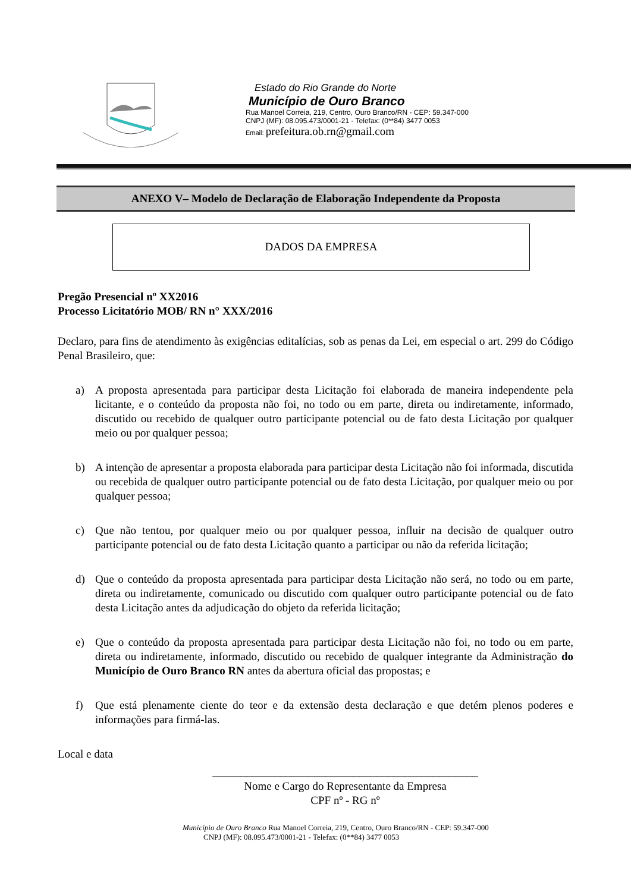Estado do Rio Grande do Norte
Município de Ouro Branco
Rua Manoel Correia, 219, Centro, Ouro Branco/RN - CEP: 59.347-000
CNPJ (MF): 08.095.473/0001-21 - Telefax: (0**84) 3477 0053
Email: prefeitura.ob.rn@gmail.com
ANEXO V– Modelo de Declaração de Elaboração Independente da Proposta
DADOS DA EMPRESA
Pregão Presencial nº XX2016
Processo Licitatório MOB/ RN n° XXX/2016
Declaro, para fins de atendimento às exigências editalícias, sob as penas da Lei, em especial o art. 299 do Código Penal Brasileiro, que:
a) A proposta apresentada para participar desta Licitação foi elaborada de maneira independente pela licitante, e o conteúdo da proposta não foi, no todo ou em parte, direta ou indiretamente, informado, discutido ou recebido de qualquer outro participante potencial ou de fato desta Licitação por qualquer meio ou por qualquer pessoa;
b) A intenção de apresentar a proposta elaborada para participar desta Licitação não foi informada, discutida ou recebida de qualquer outro participante potencial ou de fato desta Licitação, por qualquer meio ou por qualquer pessoa;
c) Que não tentou, por qualquer meio ou por qualquer pessoa, influir na decisão de qualquer outro participante potencial ou de fato desta Licitação quanto a participar ou não da referida licitação;
d) Que o conteúdo da proposta apresentada para participar desta Licitação não será, no todo ou em parte, direta ou indiretamente, comunicado ou discutido com qualquer outro participante potencial ou de fato desta Licitação antes da adjudicação do objeto da referida licitação;
e) Que o conteúdo da proposta apresentada para participar desta Licitação não foi, no todo ou em parte, direta ou indiretamente, informado, discutido ou recebido de qualquer integrante da Administração do Município de Ouro Branco RN antes da abertura oficial das propostas; e
f) Que está plenamente ciente do teor e da extensão desta declaração e que detém plenos poderes e informações para firmá-las.
Local e data
_______________________________________________
Nome e Cargo do Representante da Empresa
CPF nº - RG nº
Município de Ouro Branco Rua Manoel Correia, 219, Centro, Ouro Branco/RN - CEP: 59.347-000
CNPJ (MF): 08.095.473/0001-21 - Telefax: (0**84) 3477 0053